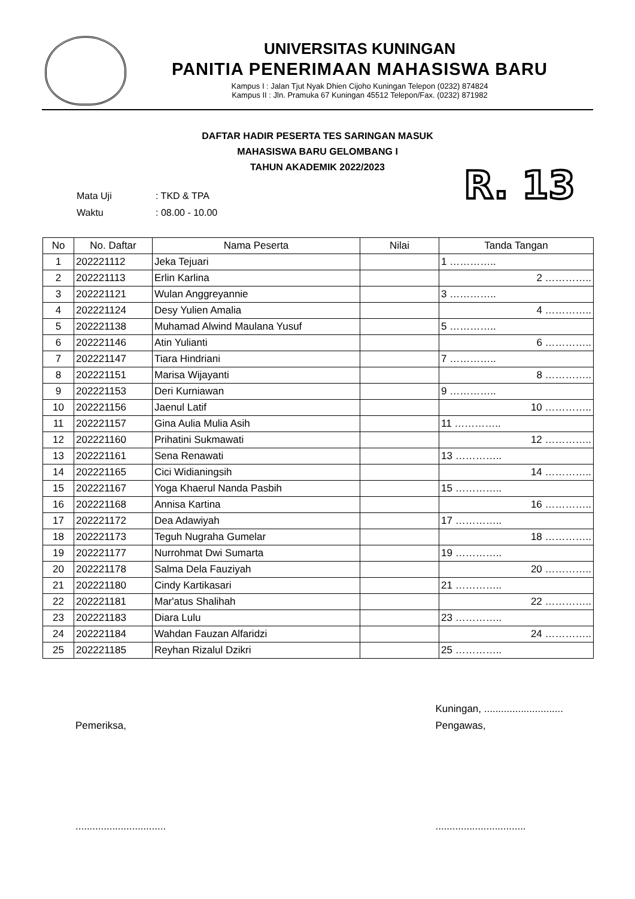UNIVERSITAS KUNINGAN
PANITIA PENERIMAAN MAHASISWA BARU
Kampus I : Jalan Tjut Nyak Dhien Cijoho Kuningan Telepon (0232) 874824
Kampus II : Jln. Pramuka 67 Kuningan 45512 Telepon/Fax. (0232) 871982
DAFTAR HADIR PESERTA TES SARINGAN MASUK
MAHASISWA BARU GELOMBANG I
TAHUN AKADEMIK 2022/2023
| Mata Uji | : TKD & TPA |
| Waktu | : 08.00 - 10.00 |
R. 13
| No | No. Daftar | Nama Peserta | Nilai | Tanda Tangan |
| --- | --- | --- | --- | --- |
| 1 | 202221112 | Jeka Tejuari | | 1 ………….. |
| 2 | 202221113 | Erlin Karlina | | 2 ………….. |
| 3 | 202221121 | Wulan Anggreyannie | | 3 ………….. |
| 4 | 202221124 | Desy Yulien Amalia | | 4 ………….. |
| 5 | 202221138 | Muhamad Alwind Maulana Yusuf | | 5 ………….. |
| 6 | 202221146 | Atin Yulianti | | 6 ………….. |
| 7 | 202221147 | Tiara Hindriani | | 7 ………….. |
| 8 | 202221151 | Marisa Wijayanti | | 8 ………….. |
| 9 | 202221153 | Deri Kurniawan | | 9 ………….. |
| 10 | 202221156 | Jaenul Latif | | 10 ………….. |
| 11 | 202221157 | Gina Aulia Mulia Asih | | 11 ………….. |
| 12 | 202221160 | Prihatini Sukmawati | | 12 ………….. |
| 13 | 202221161 | Sena Renawati | | 13 ………….. |
| 14 | 202221165 | Cici Widianingsih | | 14 ………….. |
| 15 | 202221167 | Yoga Khaerul Nanda Pasbih | | 15 ………….. |
| 16 | 202221168 | Annisa Kartina | | 16 ………….. |
| 17 | 202221172 | Dea Adawiyah | | 17 ………….. |
| 18 | 202221173 | Teguh Nugraha Gumelar | | 18 ………….. |
| 19 | 202221177 | Nurrohmat Dwi Sumarta | | 19 ………….. |
| 20 | 202221178 | Salma Dela Fauziyah | | 20 ………….. |
| 21 | 202221180 | Cindy Kartikasari | | 21 ………….. |
| 22 | 202221181 | Mar'atus Shalihah | | 22 ………….. |
| 23 | 202221183 | Diara Lulu | | 23 ………….. |
| 24 | 202221184 | Wahdan Fauzan Alfaridzi | | 24 ………….. |
| 25 | 202221185 | Reyhan Rizalul Dzikri | | 25 ………….. |
Pemeriksa,
................................
Kuningan, ............................
Pengawas,
................................